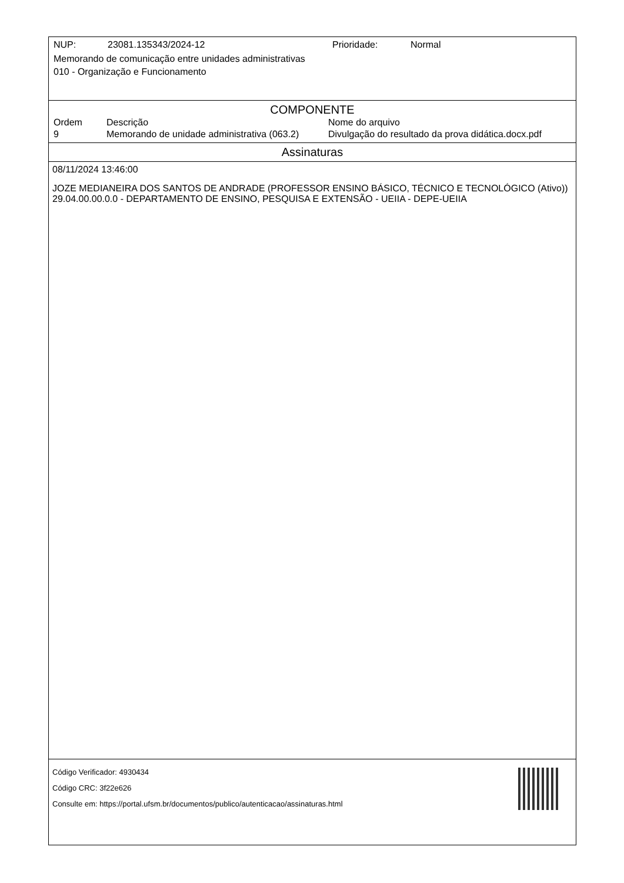NUP: 23081.135343/2024-12 Prioridade: Normal
Memorando de comunicação entre unidades administrativas
010 - Organização e Funcionamento
COMPONENTE
| Ordem | Descrição | Nome do arquivo |
| --- | --- | --- |
| 9 | Memorando de unidade administrativa (063.2) | Divulgação do resultado da prova didática.docx.pdf |
Assinaturas
08/11/2024 13:46:00
JOZE MEDIANEIRA DOS SANTOS DE ANDRADE (PROFESSOR ENSINO BÁSICO, TÉCNICO E TECNOLÓGICO (Ativo))
29.04.00.00.0.0 - DEPARTAMENTO DE ENSINO, PESQUISA E EXTENSÃO - UEIIA - DEPE-UEIIA
Código Verificador: 4930434
Código CRC: 3f22e626
Consulte em: https://portal.ufsm.br/documentos/publico/autenticacao/assinaturas.html